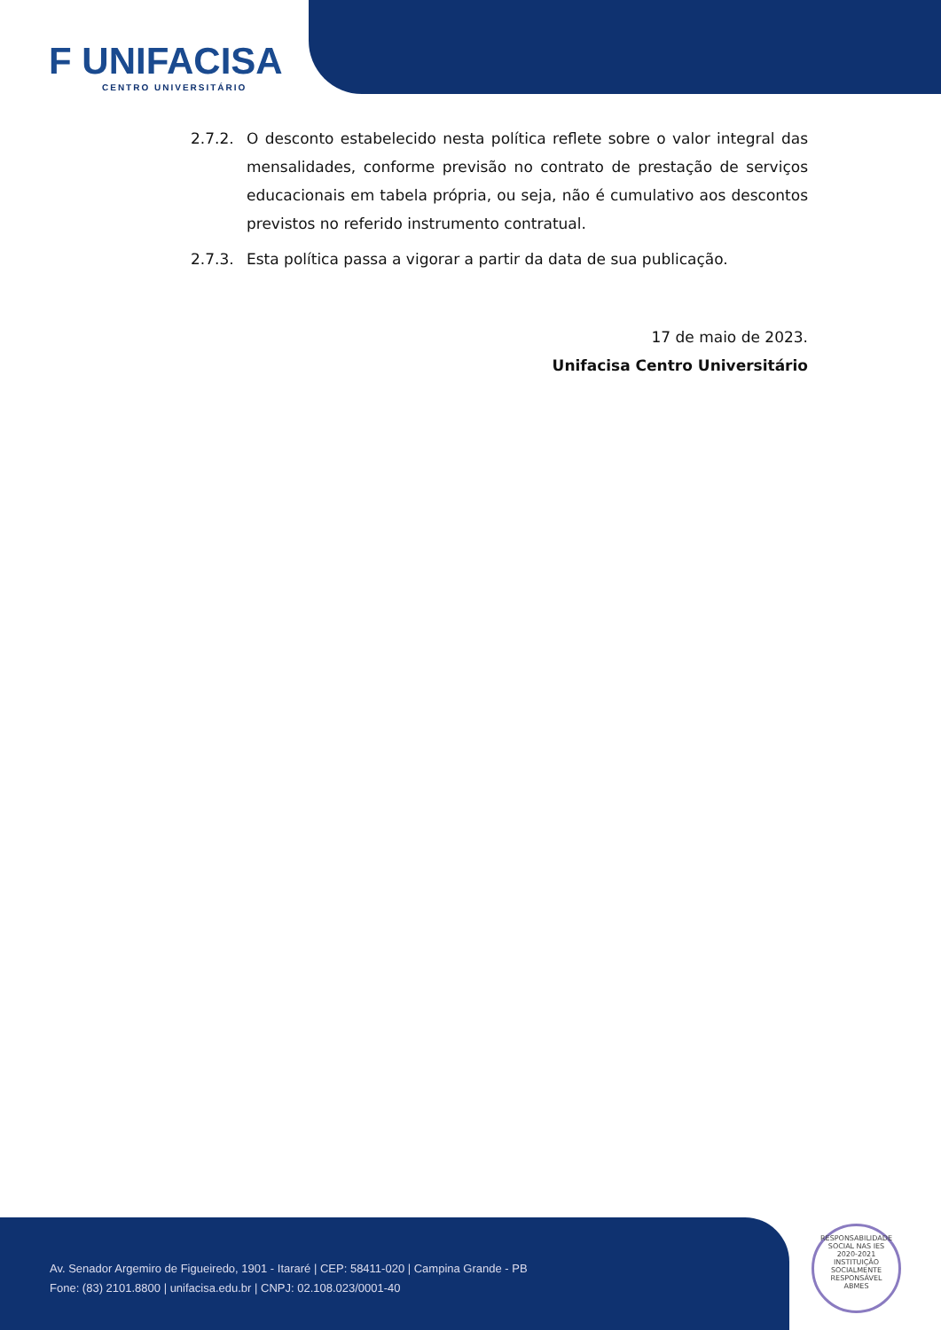F UNIFACISA
CENTRO UNIVERSITÁRIO
2.7.2. O desconto estabelecido nesta política reflete sobre o valor integral das mensalidades, conforme previsão no contrato de prestação de serviços educacionais em tabela própria, ou seja, não é cumulativo aos descontos previstos no referido instrumento contratual.
2.7.3. Esta política passa a vigorar a partir da data de sua publicação.
17 de maio de 2023.
Unifacisa Centro Universitário
Av. Senador Argemiro de Figueiredo, 1901 - Itararé | CEP: 58411-020 | Campina Grande - PB
Fone: (83) 2101.8800 | unifacisa.edu.br | CNPJ: 02.108.023/0001-40
RESPONSABILIDADE SOCIAL NAS IES
2020-2021
INSTITUIÇÃO SOCIALMENTE RESPONSÁVEL
ABMES